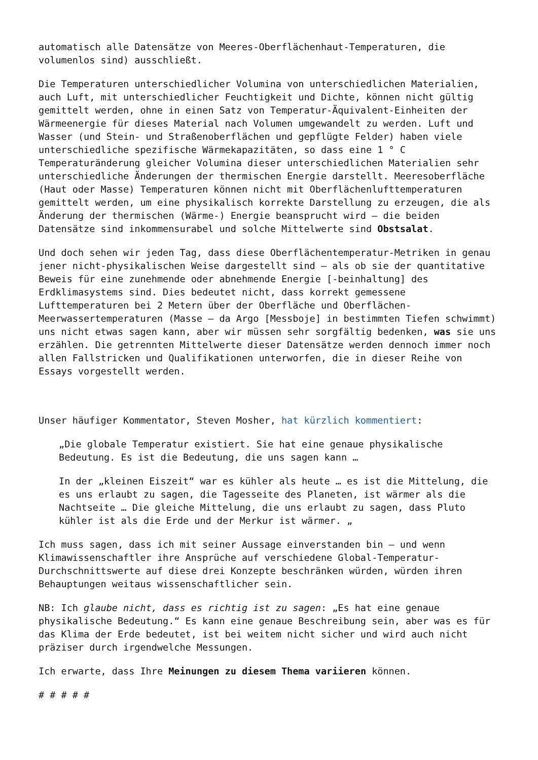automatisch alle Datensätze von Meeres-Oberflächenhaut-Temperaturen, die volumenlos sind) ausschließt.
Die Temperaturen unterschiedlicher Volumina von unterschiedlichen Materialien, auch Luft, mit unterschiedlicher Feuchtigkeit und Dichte, können nicht gültig gemittelt werden, ohne in einen Satz von Temperatur-Äquivalent-Einheiten der Wärmeenergie für dieses Material nach Volumen umgewandelt zu werden. Luft und Wasser (und Stein- und Straßenoberflächen und gepflügte Felder) haben viele unterschiedliche spezifische Wärmekapazitäten, so dass eine 1 ° C Temperaturänderung gleicher Volumina dieser unterschiedlichen Materialien sehr unterschiedliche Änderungen der thermischen Energie darstellt. Meeresoberfläche (Haut oder Masse) Temperaturen können nicht mit Oberflächenlufttemperaturen gemittelt werden, um eine physikalisch korrekte Darstellung zu erzeugen, die als Änderung der thermischen (Wärme-) Energie beansprucht wird – die beiden Datensätze sind inkommensurabel und solche Mittelwerte sind Obstsalat.
Und doch sehen wir jeden Tag, dass diese Oberflächentemperatur-Metriken in genau jener nicht-physikalischen Weise dargestellt sind – als ob sie der quantitative Beweis für eine zunehmende oder abnehmende Energie [-beinhaltung] des Erdklimasystems sind. Dies bedeutet nicht, dass korrekt gemessene Lufttemperaturen bei 2 Metern über der Oberfläche und Oberflächen-Meerwassertemperaturen (Masse – da Argo [Messboje] in bestimmten Tiefen schwimmt) uns nicht etwas sagen kann, aber wir müssen sehr sorgfältig bedenken, was sie uns erzählen. Die getrennten Mittelwerte dieser Datensätze werden dennoch immer noch allen Fallstricken und Qualifikationen unterworfen, die in dieser Reihe von Essays vorgestellt werden.
Unser häufiger Kommentator, Steven Mosher, hat kürzlich kommentiert:
„Die globale Temperatur existiert. Sie hat eine genaue physikalische Bedeutung. Es ist die Bedeutung, die uns sagen kann …
In der „kleinen Eiszeit“ war es kühler als heute … es ist die Mittelung, die es uns erlaubt zu sagen, die Tagesseite des Planeten, ist wärmer als die Nachtseite … Die gleiche Mittelung, die uns erlaubt zu sagen, dass Pluto kühler ist als die Erde und der Merkur ist wärmer. „
Ich muss sagen, dass ich mit seiner Aussage einverstanden bin – und wenn Klimawissenschaftler ihre Ansprüche auf verschiedene Global-Temperatur-Durchschnittswerte auf diese drei Konzepte beschränken würden, würden ihren Behauptungen weitaus wissenschaftlicher sein.
NB: Ich glaube nicht, dass es richtig ist zu sagen: „Es hat eine genaue physikalische Bedeutung.“ Es kann eine genaue Beschreibung sein, aber was es für das Klima der Erde bedeutet, ist bei weitem nicht sicher und wird auch nicht präziser durch irgendwelche Messungen.
Ich erwarte, dass Ihre Meinungen zu diesem Thema variieren können.
# # # # #